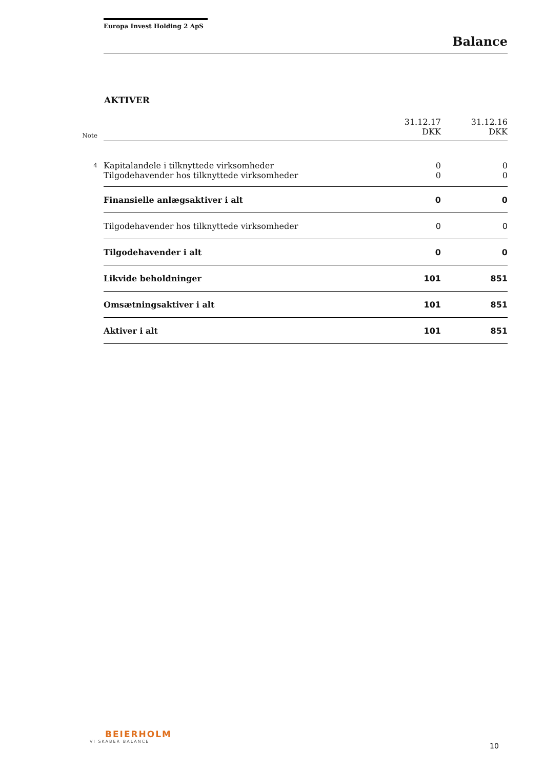Europa Invest Holding 2 ApS
Balance
AKTIVER
| Note | | 31.12.17 DKK | 31.12.16 DKK |
| --- | --- | --- | --- |
| 4 | Kapitalandele i tilknyttede virksomheder | 0 | 0 |
| | Tilgodehavender hos tilknyttede virksomheder | 0 | 0 |
| | Finansielle anlægsaktiver i alt | 0 | 0 |
| | Tilgodehavender hos tilknyttede virksomheder | 0 | 0 |
| | Tilgodehavender i alt | 0 | 0 |
| | Likvide beholdninger | 101 | 851 |
| | Omsætningsaktiver i alt | 101 | 851 |
| | Aktiver i alt | 101 | 851 |
BEIERHOLM
VI SKABER BALANCE
10